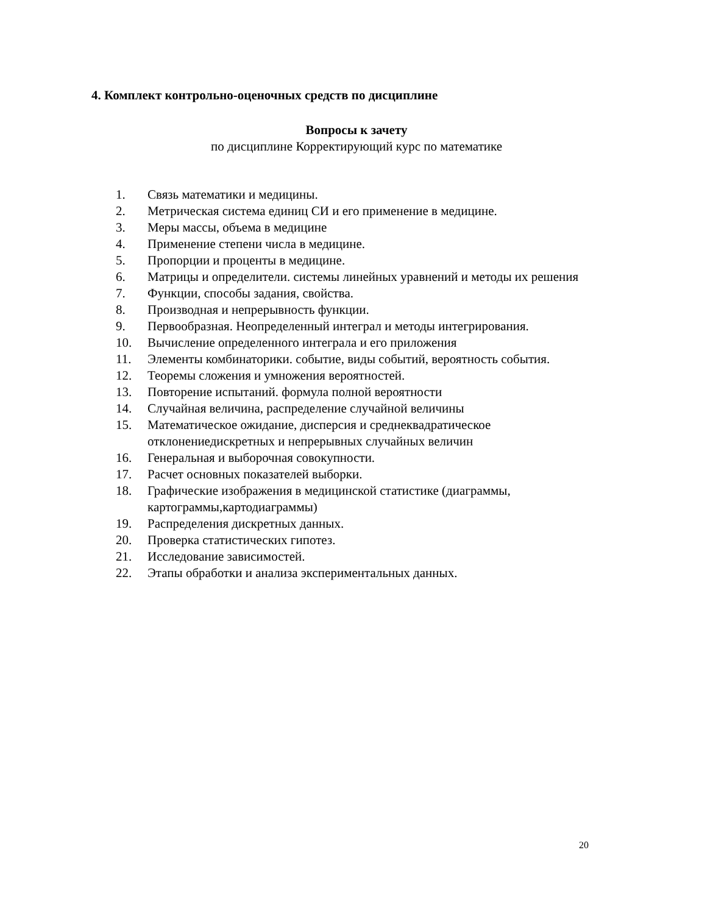4. Комплект контрольно-оценочных средств по дисциплине
Вопросы к зачету
по дисциплине Корректирующий курс по математике
1. Связь математики и медицины.
2. Метрическая система единиц СИ и его применение в медицине.
3. Меры массы, объема в медицине
4. Применение степени числа в медицине.
5. Пропорции и проценты в медицине.
6. Матрицы и определители. системы линейных уравнений и методы их решения
7. Функции, способы задания, свойства.
8. Производная и непрерывность функции.
9. Первообразная. Неопределенный интеграл и методы интегрирования.
10. Вычисление определенного интеграла и его приложения
11. Элементы комбинаторики. событие, виды событий, вероятность события.
12. Теоремы сложения и умножения вероятностей.
13. Повторение испытаний. формула полной вероятности
14. Случайная величина, распределение случайной величины
15. Математическое ожидание, дисперсия и среднеквадратическое отклонениедискретных и непрерывных случайных величин
16. Генеральная и выборочная совокупности.
17. Расчет основных показателей выборки.
18. Графические изображения в медицинской статистике (диаграммы, картограммы,картодиаграммы)
19. Распределения дискретных данных.
20. Проверка статистических гипотез.
21. Исследование зависимостей.
22. Этапы обработки и анализа экспериментальных данных.
20